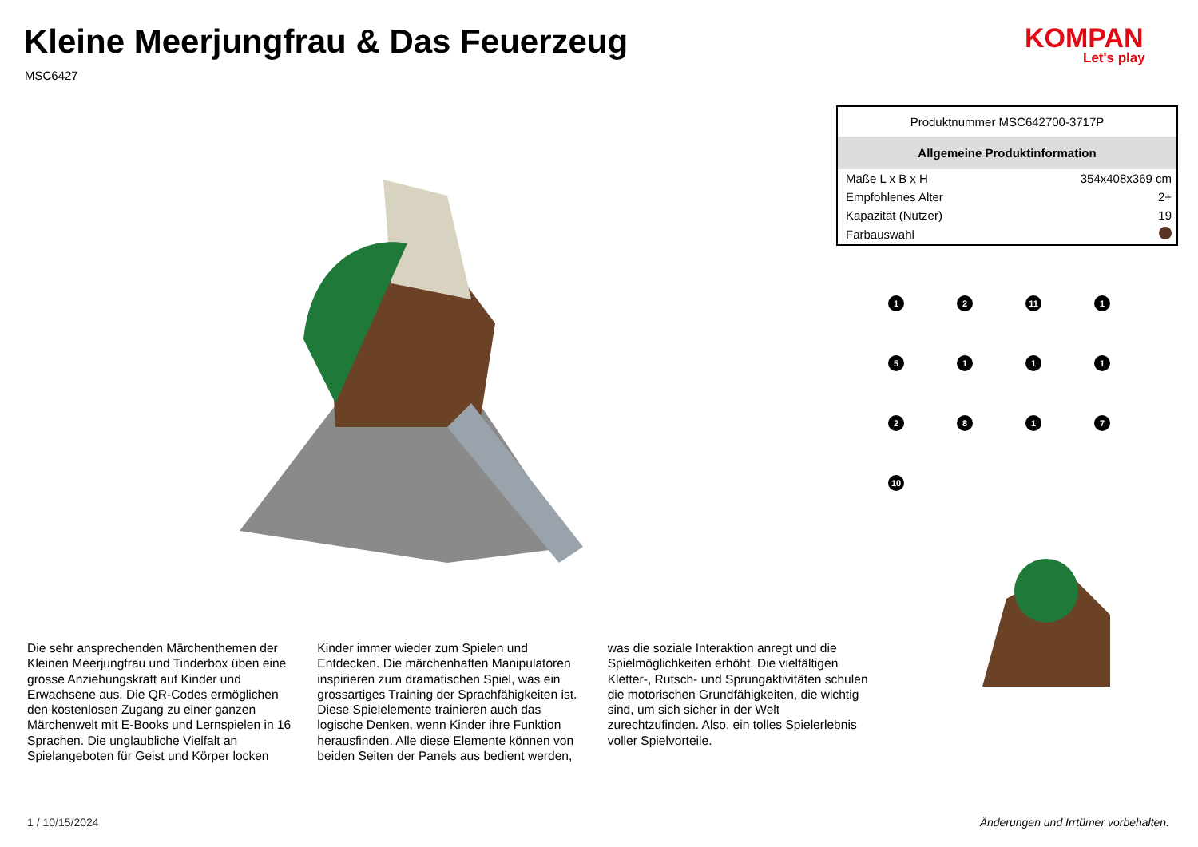Kleine Meerjungfrau & Das Feuerzeug
MSC6427
KOMPAN
Let's play
| Produktnummer MSC642700-3717P | |
| --- | --- |
| Allgemeine Produktinformation | |
| Maße L x B x H | 354x408x369 cm |
| Empfohlenes Alter | 2+ |
| Kapazität (Nutzer) | 19 |
| Farbauswahl | |
1
2
11
1
5
1
1
1
2
8
1
7
10
Die sehr ansprechenden Märchenthemen der Kleinen Meerjungfrau und Tinderbox üben eine grosse Anziehungskraft auf Kinder und Erwachsene aus. Die QR-Codes ermöglichen den kostenlosen Zugang zu einer ganzen Märchenwelt mit E-Books und Lernspielen in 16 Sprachen. Die unglaubliche Vielfalt an Spielangeboten für Geist und Körper locken Kinder immer wieder zum Spielen und Entdecken. Die märchenhaften Manipulatoren inspirieren zum dramatischen Spiel, was ein grossartiges Training der Sprachfähigkeiten ist. Diese Spielelemente trainieren auch das logische Denken, wenn Kinder ihre Funktion herausfinden. Alle diese Elemente können von beiden Seiten der Panels aus bedient werden, was die soziale Interaktion anregt und die Spielmöglichkeiten erhöht. Die vielfältigen Kletter-, Rutsch- und Sprungaktivitäten schulen die motorischen Grundfähigkeiten, die wichtig sind, um sich sicher in der Welt zurechtzufinden. Also, ein tolles Spielerlebnis voller Spielvorteile.
1 / 10/15/2024
Änderungen und Irrtümer vorbehalten.